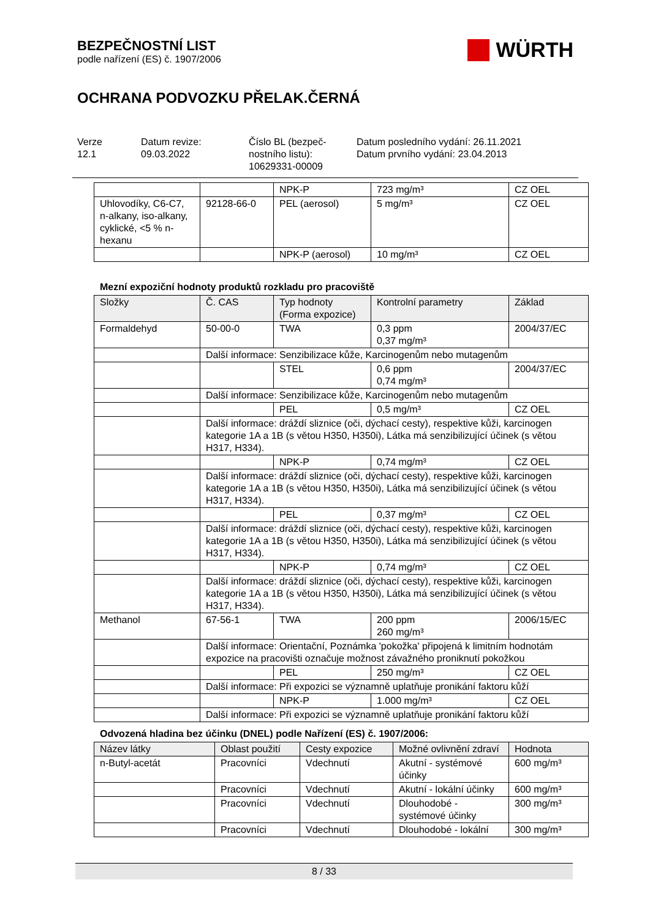BEZPEČNOSTNÍ LIST
podle nařízení (ES) č. 1907/2006
WÜRTH
OCHRANA PODVOZKU PŘELAK.ČERNÁ
Verze
12.1
Datum revize:
09.03.2022
Číslo BL (bezpeč-
nostního listu):
10629331-00009
Datum posledního vydání: 26.11.2021
Datum prvního vydání: 23.04.2013
| | | NPK-P | 723 mg/m³ | CZ OEL |
| Uhlovodíky, C6-C7, n-alkany, iso-alkany, cyklické, <5 % n-hexanu | 92128-66-0 | PEL (aerosol) | 5 mg/m³ | CZ OEL |
| | | NPK-P (aerosol) | 10 mg/m³ | CZ OEL |
Mezní expoziční hodnoty produktů rozkladu pro pracoviště
| Složky | Č. CAS | Typ hodnoty (Forma expozice) | Kontrolní parametry | Základ |
| --- | --- | --- | --- | --- |
| Formaldehyd | 50-00-0 | TWA | 0,3 ppm 0,37 mg/m³ | 2004/37/EC |
| | Další informace: Senzibilizace kůže, Karcinogenům nebo mutagenům | | | |
| | | STEL | 0,6 ppm 0,74 mg/m³ | 2004/37/EC |
| | Další informace: Senzibilizace kůže, Karcinogenům nebo mutagenům | | | |
| | | PEL | 0,5 mg/m³ | CZ OEL |
| | Další informace: dráždí sliznice (oči, dýchací cesty), respektive kůži, karcinogen kategorie 1A a 1B (s větou H350, H350i), Látka má senzibilizující účinek (s větou H317, H334). | | | |
| | | NPK-P | 0,74 mg/m³ | CZ OEL |
| | Další informace: dráždí sliznice (oči, dýchací cesty), respektive kůži, karcinogen kategorie 1A a 1B (s větou H350, H350i), Látka má senzibilizující účinek (s větou H317, H334). | | | |
| | | PEL | 0,37 mg/m³ | CZ OEL |
| | Další informace: dráždí sliznice (oči, dýchací cesty), respektive kůži, karcinogen kategorie 1A a 1B (s větou H350, H350i), Látka má senzibilizující účinek (s větou H317, H334). | | | |
| | | NPK-P | 0,74 mg/m³ | CZ OEL |
| | Další informace: dráždí sliznice (oči, dýchací cesty), respektive kůži, karcinogen kategorie 1A a 1B (s větou H350, H350i), Látka má senzibilizující účinek (s větou H317, H334). | | | |
| Methanol | 67-56-1 | TWA | 200 ppm 260 mg/m³ | 2006/15/EC |
| | Další informace: Orientační, Poznámka 'pokožka' připojená k limitním hodnotám expozice na pracovišti označuje možnost závažného proniknutí pokožkou | | | |
| | | PEL | 250 mg/m³ | CZ OEL |
| | Další informace: Při expozici se významně uplatňuje pronikání faktoru kůží | | | |
| | | NPK-P | 1.000 mg/m³ | CZ OEL |
| | Další informace: Při expozici se významně uplatňuje pronikání faktoru kůží | | | |
Odvozená hladina bez účinku (DNEL) podle Nařízení (ES) č. 1907/2006:
| Název látky | Oblast použití | Cesty expozice | Možné ovlivnění zdraví | Hodnota |
| --- | --- | --- | --- | --- |
| n-Butyl-acetát | Pracovníci | Vdechnutí | Akutní - systémové účinky | 600 mg/m³ |
| | Pracovníci | Vdechnutí | Akutní - lokální účinky | 600 mg/m³ |
| | Pracovníci | Vdechnutí | Dlouhodobé - systémové účinky | 300 mg/m³ |
| | Pracovníci | Vdechnutí | Dlouhodobé - lokální | 300 mg/m³ |
8 / 33